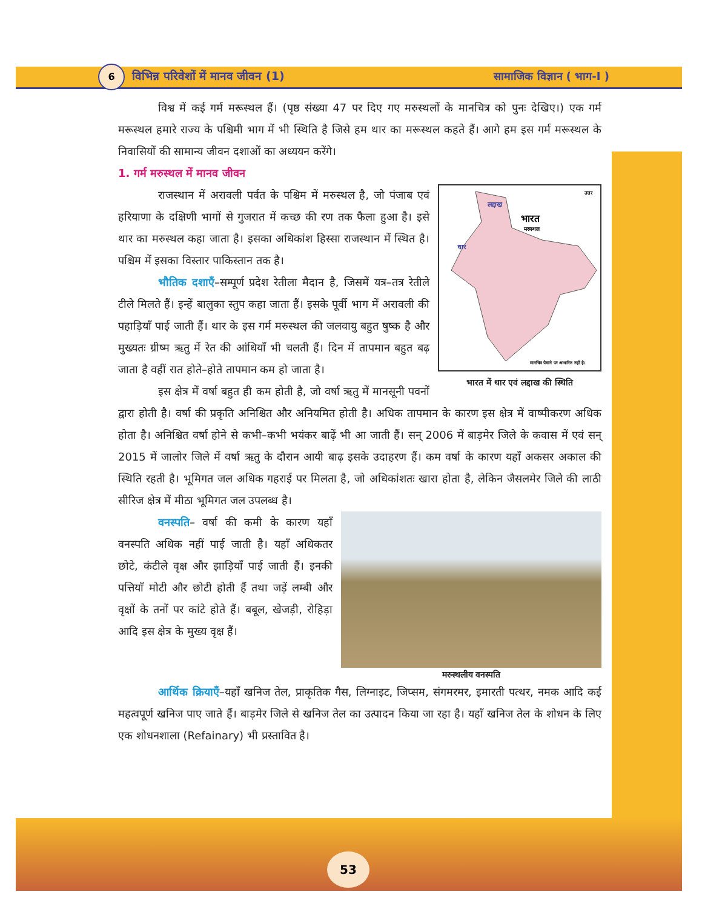6
विभिन्न परिवेशों में मानव जीवन (1)
सामाजिक विज्ञान ( भाग-I )
विश्व में कई गर्म मरूस्थल हैं। (पृष्ठ संख्या 47 पर दिए गए मरुस्थलों के मानचित्र को पुनः देखिए।) एक गर्म मरूस्थल हमारे राज्य के पश्चिमी भाग में भी स्थिति है जिसे हम थार का मरूस्थल कहते हैं। आगे हम इस गर्म मरूस्थल के निवासियों की सामान्य जीवन दशाओं का अध्ययन करेंगे।
1. गर्म मरुस्थल में मानव जीवन
लद्दाख
थार
भारत
मरुस्थल
उत्तर
मानचित्र पैमाने पर आधारित नहीं है।
भारत में थार एवं लद्दाख की स्थिति
राजस्थान में अरावली पर्वत के पश्चिम में मरुस्थल है, जो पंजाब एवं हरियाणा के दक्षिणी भागों से गुजरात में कच्छ की रण तक फैला हुआ है। इसे थार का मरुस्थल कहा जाता है। इसका अधिकांश हिस्सा राजस्थान में स्थित है। पश्चिम में इसका विस्तार पाकिस्तान तक है।
भौतिक दशाएँ–सम्पूर्ण प्रदेश रेतीला मैदान है, जिसमें यत्र–तत्र रेतीले टीले मिलते हैं। इन्हें बालुका स्तुप कहा जाता हैं। इसके पूर्वी भाग में अरावली की पहाड़ियाँ पाई जाती हैं। थार के इस गर्म मरुस्थल की जलवायु बहुत षुष्क है और मुख्यतः ग्रीष्म ऋतु में रेत की आंधियाँ भी चलती हैं। दिन में तापमान बहुत बढ़ जाता है वहीं रात होते–होते तापमान कम हो जाता है।
इस क्षेत्र में वर्षा बहुत ही कम होती है, जो वर्षा ऋतु में मानसूनी पवनों द्वारा होती है। वर्षा की प्रकृति अनिश्चित और अनियमित होती है। अधिक तापमान के कारण इस क्षेत्र में वाष्पीकरण अधिक होता है। अनिश्चित वर्षा होने से कभी–कभी भयंकर बाढ़ें भी आ जाती हैं। सन् 2006 में बाड़मेर जिले के कवास में एवं सन् 2015 में जालोर जिले में वर्षा ऋतु के दौरान आयी बाढ़ इसके उदाहरण हैं। कम वर्षा के कारण यहाँ अकसर अकाल की स्थिति रहती है। भूमिगत जल अधिक गहराई पर मिलता है, जो अधिकांशतः खारा होता है, लेकिन जैसलमेर जिले की लाठी सीरिज क्षेत्र में मीठा भूमिगत जल उपलब्ध है।
मरुस्थलीय वनस्पति
वनस्पति– वर्षा की कमी के कारण यहाँ वनस्पति अधिक नहीं पाई जाती है। यहाँ अधिकतर छोटे, कंटीले वृक्ष और झाड़ियाँ पाई जाती हैं। इनकी पत्तियाँ मोटी और छोटी होती हैं तथा जड़ें लम्बी और वृक्षों के तनों पर कांटे होते हैं। बबूल, खेजड़ी, रोहिड़ा आदि इस क्षेत्र के मुख्य वृक्ष हैं।
आर्थिक क्रियाएँ–यहाँ खनिज तेल, प्राकृतिक गैस, लिग्नाइट, जिप्सम, संगमरमर, इमारती पत्थर, नमक आदि कई महत्वपूर्ण खनिज पाए जाते हैं। बाड़मेर जिले से खनिज तेल का उत्पादन किया जा रहा है। यहाँ खनिज तेल के शोधन के लिए एक शोधनशाला (Refainary) भी प्रस्तावित है।
53